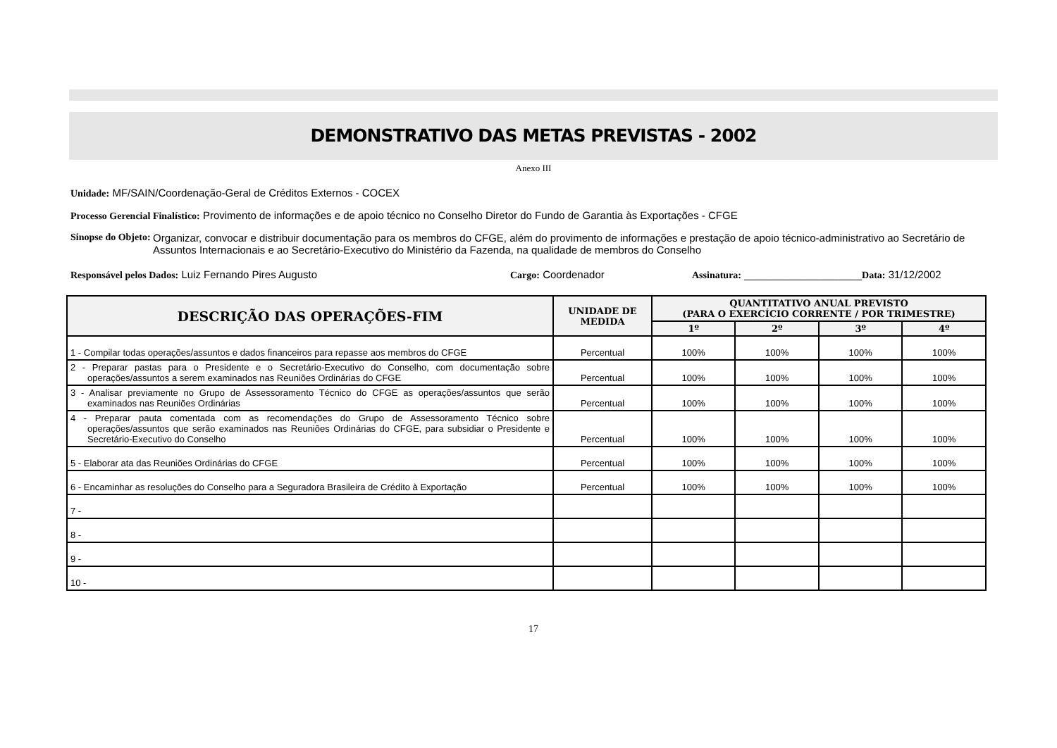DEMONSTRATIVO DAS METAS PREVISTAS - 2002
Anexo III
Unidade: MF/SAIN/Coordenação-Geral de Créditos Externos - COCEX
Processo Gerencial Finalístico: Provimento de informações e de apoio técnico no Conselho Diretor do Fundo de Garantia às Exportações - CFGE
Sinopse do Objeto: Organizar, convocar e distribuir documentação para os membros do CFGE, além do provimento de informações e prestação de apoio técnico-administrativo ao Secretário de Assuntos Internacionais e ao Secretário-Executivo do Ministério da Fazenda, na qualidade de membros do Conselho
Responsável pelos Dados: Luiz Fernando Pires Augusto Cargo: Coordenador Assinatura: ____________________Data: 31/12/2002
| DESCRIÇÃO DAS OPERAÇÕES-FIM | UNIDADE DE MEDIDA | QUANTITATIVO ANUAL PREVISTO (PARA O EXERCÍCIO CORRENTE / POR TRIMESTRE) | | | |
| --- | --- | --- | --- | --- | --- |
| | | 1º | 2º | 3º | 4º |
| 1 - Compilar todas operações/assuntos e dados financeiros para repasse aos membros do CFGE | Percentual | 100% | 100% | 100% | 100% |
| 2 - Preparar pastas para o Presidente e o Secretário-Executivo do Conselho, com documentação sobre operações/assuntos a serem examinados nas Reuniões Ordinárias do CFGE | Percentual | 100% | 100% | 100% | 100% |
| 3 - Analisar previamente no Grupo de Assessoramento Técnico do CFGE as operações/assuntos que serão examinados nas Reuniões Ordinárias | Percentual | 100% | 100% | 100% | 100% |
| 4 - Preparar pauta comentada com as recomendações do Grupo de Assessoramento Técnico sobre operações/assuntos que serão examinados nas Reuniões Ordinárias do CFGE, para subsidiar o Presidente e Secretário-Executivo do Conselho | Percentual | 100% | 100% | 100% | 100% |
| 5 - Elaborar ata das Reuniões Ordinárias do CFGE | Percentual | 100% | 100% | 100% | 100% |
| 6 - Encaminhar as resoluções do Conselho para a Seguradora Brasileira de Crédito à Exportação | Percentual | 100% | 100% | 100% | 100% |
| 7 - | | | | | |
| 8 - | | | | | |
| 9 - | | | | | |
| 10 - | | | | | |
17